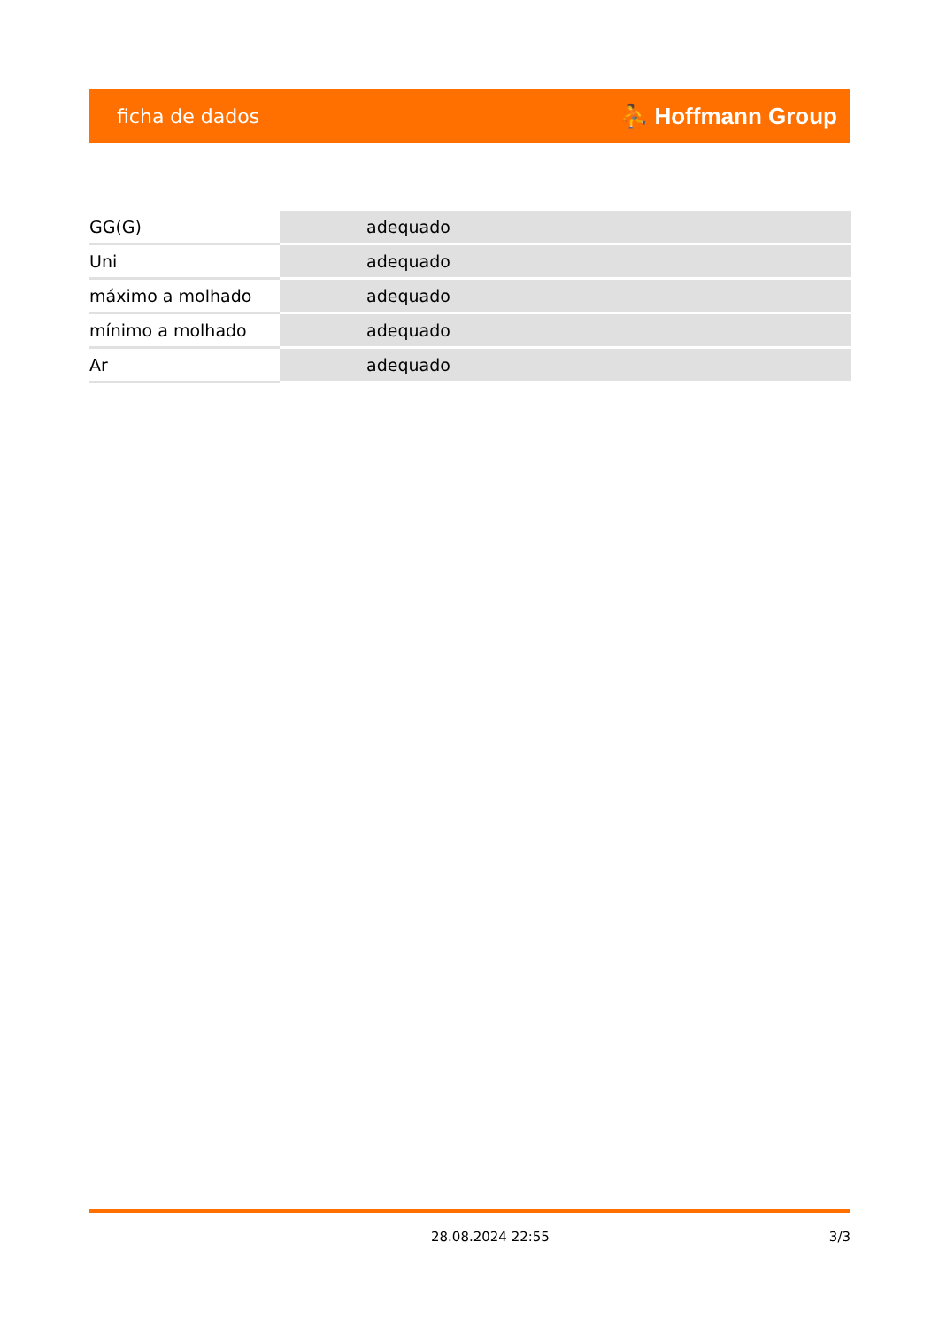ficha de dados ⛹ Hoffmann Group
| GG(G) | adequado |
| Uni | adequado |
| máximo a molhado | adequado |
| mínimo a molhado | adequado |
| Ar | adequado |
28.08.2024 22:55 3/3